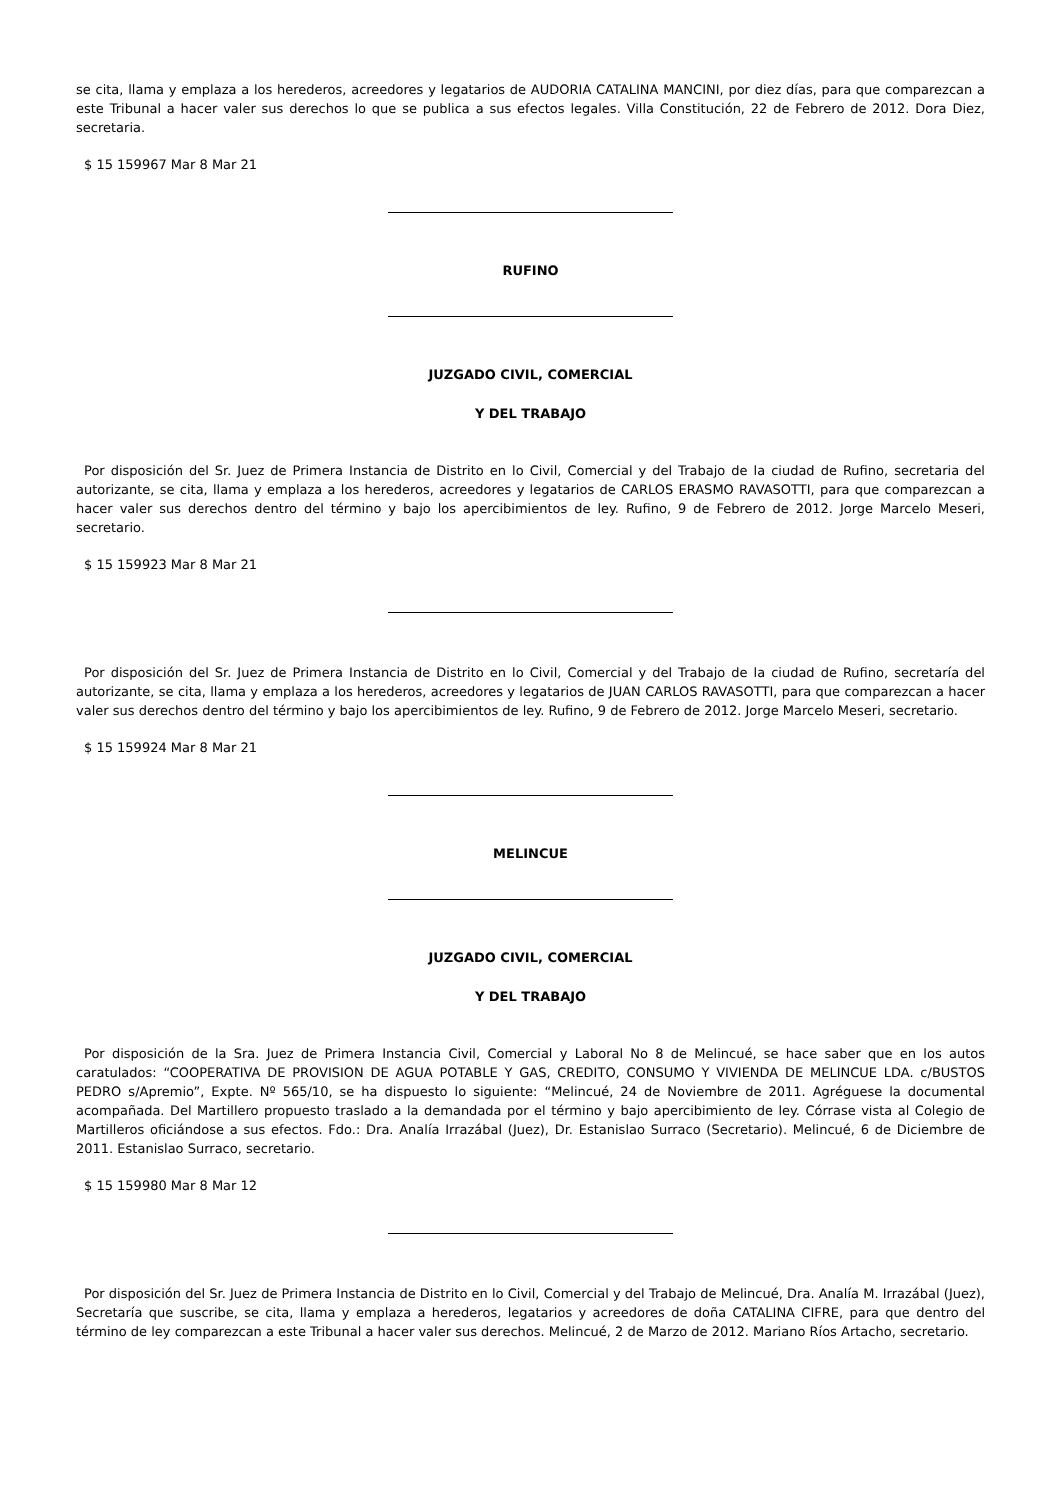se cita, llama y emplaza a los herederos, acreedores y legatarios de AUDORIA CATALINA MANCINI, por diez días, para que comparezcan a este Tribunal a hacer valer sus derechos lo que se publica a sus efectos legales. Villa Constitución, 22 de Febrero de 2012. Dora Diez, secretaria.
$ 15 159967 Mar 8 Mar 21
RUFINO
JUZGADO CIVIL, COMERCIAL
Y DEL TRABAJO
Por disposición del Sr. Juez de Primera Instancia de Distrito en lo Civil, Comercial y del Trabajo de la ciudad de Rufino, secretaria del autorizante, se cita, llama y emplaza a los herederos, acreedores y legatarios de CARLOS ERASMO RAVASOTTI, para que comparezcan a hacer valer sus derechos dentro del término y bajo los apercibimientos de ley. Rufino, 9 de Febrero de 2012. Jorge Marcelo Meseri, secretario.
$ 15 159923 Mar 8 Mar 21
Por disposición del Sr. Juez de Primera Instancia de Distrito en lo Civil, Comercial y del Trabajo de la ciudad de Rufino, secretaría del autorizante, se cita, llama y emplaza a los herederos, acreedores y legatarios de JUAN CARLOS RAVASOTTI, para que comparezcan a hacer valer sus derechos dentro del término y bajo los apercibimientos de ley. Rufino, 9 de Febrero de 2012. Jorge Marcelo Meseri, secretario.
$ 15 159924 Mar 8 Mar 21
MELINCUE
JUZGADO CIVIL, COMERCIAL
Y DEL TRABAJO
Por disposición de la Sra. Juez de Primera Instancia Civil, Comercial y Laboral No 8 de Melincué, se hace saber que en los autos caratulados: “COOPERATIVA DE PROVISION DE AGUA POTABLE Y GAS, CREDITO, CONSUMO Y VIVIENDA DE MELINCUE LDA. c/BUSTOS PEDRO s/Apremio”, Expte. Nº 565/10, se ha dispuesto lo siguiente: “Melincué, 24 de Noviembre de 2011. Agréguese la documental acompañada. Del Martillero propuesto traslado a la demandada por el término y bajo apercibimiento de ley. Córrase vista al Colegio de Martilleros oficiándose a sus efectos. Fdo.: Dra. Analía Irrazábal (Juez), Dr. Estanislao Surraco (Secretario). Melincué, 6 de Diciembre de 2011. Estanislao Surraco, secretario.
$ 15 159980 Mar 8 Mar 12
Por disposición del Sr. Juez de Primera Instancia de Distrito en lo Civil, Comercial y del Trabajo de Melincué, Dra. Analía M. Irrazábal (Juez), Secretaría que suscribe, se cita, llama y emplaza a herederos, legatarios y acreedores de doña CATALINA CIFRE, para que dentro del término de ley comparezcan a este Tribunal a hacer valer sus derechos. Melincué, 2 de Marzo de 2012. Mariano Ríos Artacho, secretario.